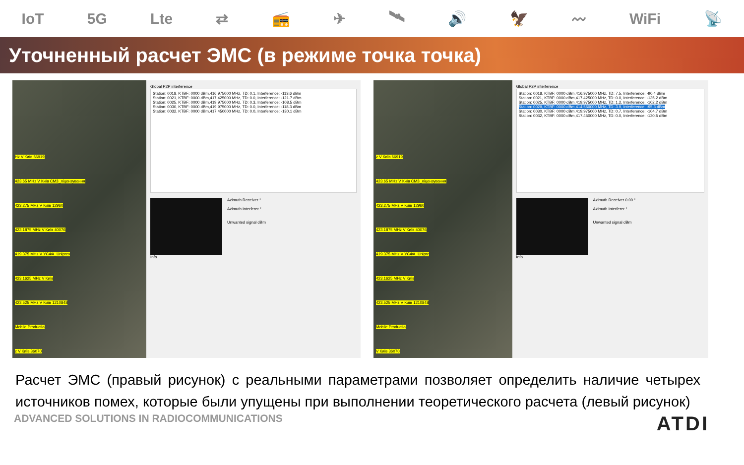IoT 5G Lte ⇄ 📻 ✈ 🛰 🔊 🦅 〰 WiFi 📡
Уточненный расчет ЭМС (в режиме точка точка)
Hz V Київ 66919
423.65 MHz V Київ СМЗ_ліцензування
423.275 MHz V Київ 12960
423.1875 MHz V Київ 40076
419.375 MHz V УЄФА_Uniprex
423.1625 MHz V Київ
423.525 MHz V Київ 1210848
Mobile Productio
z V Київ 36070
Global P2P interference
Station: 0018, KTBF: 0000 dBm,416.975000 MHz, TD: 0.1, Interference: -113.6 dBm
Station: 0021, KTBF: 0000 dBm,417.425000 MHz, TD: 0.0, Interference: -121.7 dBm
Station: 0025, KTBF: 0000 dBm,419.975000 MHz, TD: 0.3, Interference: -108.5 dBm
Station: 0030, KTBF: 0000 dBm,419.975000 MHz, TD: 0.0, Interference: -118.3 dBm
Station: 0032, KTBF: 0000 dBm,417.450000 MHz, TD: 0.0, Interference: -130.1 dBm
Azimuth Receiver °
Azimuth Interferer °
Unwanted signal dBm
Info
z V Київ 66919
423.65 MHz V Київ СМЗ_ліцензування
423.275 MHz V Київ 12960
423.1875 MHz V Київ 40076
419.375 MHz V УЄФА_Unipre
423.1625 MHz V Київ
423.525 MHz V Київ 1210848
Mobile Productio
V Київ 36070
Global P2P interference
Station: 0018, KTBF: 0000 dBm,416.975000 MHz, TD: 7.5, Interference: -90.4 dBm
Station: 0021, KTBF: 0000 dBm,417.425000 MHz, TD: 0.0, Interference: -135.2 dBm
Station: 0025, KTBF: 0000 dBm,419.975000 MHz, TD: 1.2, Interference: -102.2 dBm
Station: 0029, KTBF: 0000 dBm,414.550000 MHz, TD: 3.9, Interference: -95.3 dBm
Station: 0030, KTBF: 0000 dBm,419.975000 MHz, TD: 0.7, Interference: -104.7 dBm
Station: 0032, KTBF: 0000 dBm,417.450000 MHz, TD: 0.0, Interference: -130.5 dBm
Azimuth Receiver 0.00 °
Azimuth Interferer °
Unwanted signal dBm
Info
Расчет ЭМС (правый рисунок) с реальными параметрами позволяет определить наличие четырех источников помех, которые были упущены при выполнении теоретического расчета (левый рисунок)
ADVANCED SOLUTIONS IN RADIOCOMMUNICATIONS ATDI